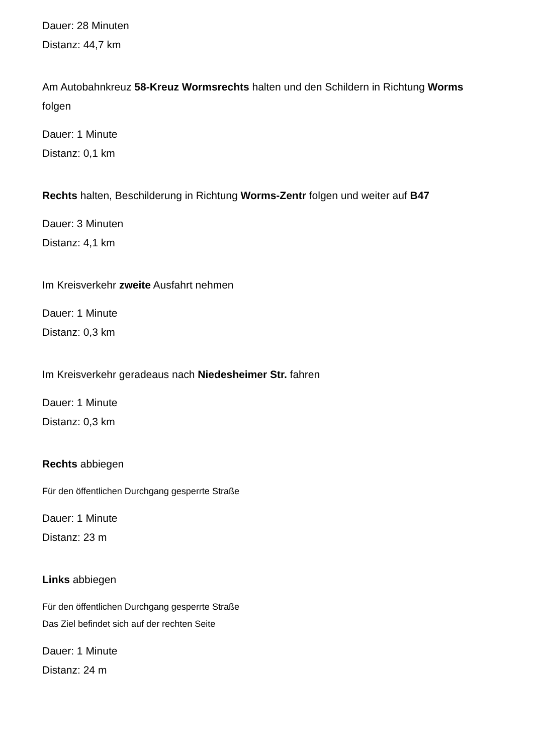Dauer: 28 Minuten
Distanz: 44,7 km
Am Autobahnkreuz 58-Kreuz Wormsrechts halten und den Schildern in Richtung Worms folgen
Dauer: 1 Minute
Distanz: 0,1 km
Rechts halten, Beschilderung in Richtung Worms-Zentr folgen und weiter auf B47
Dauer: 3 Minuten
Distanz: 4,1 km
Im Kreisverkehr zweite Ausfahrt nehmen
Dauer: 1 Minute
Distanz: 0,3 km
Im Kreisverkehr geradeaus nach Niedesheimer Str. fahren
Dauer: 1 Minute
Distanz: 0,3 km
Rechts abbiegen
Für den öffentlichen Durchgang gesperrte Straße
Dauer: 1 Minute
Distanz: 23 m
Links abbiegen
Für den öffentlichen Durchgang gesperrte Straße
Das Ziel befindet sich auf der rechten Seite
Dauer: 1 Minute
Distanz: 24 m